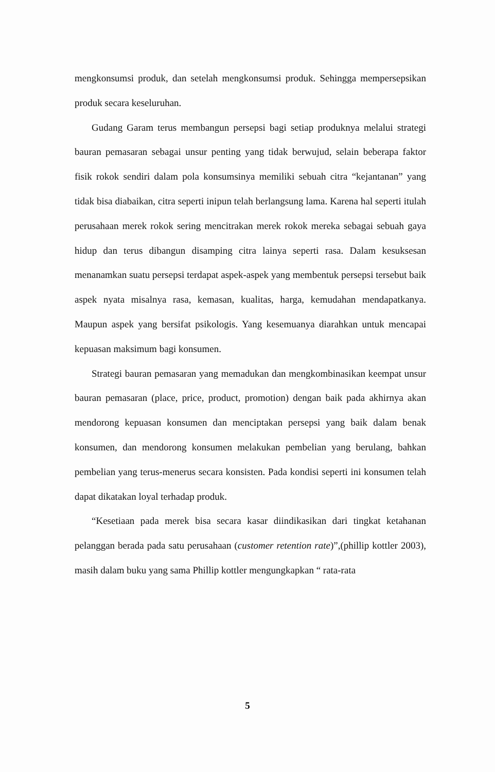mengkonsumsi produk, dan setelah mengkonsumsi produk. Sehingga mempersepsikan produk secara keseluruhan.
Gudang Garam terus membangun persepsi bagi setiap produknya melalui strategi bauran pemasaran sebagai unsur penting yang tidak berwujud, selain beberapa faktor fisik rokok sendiri dalam pola konsumsinya memiliki sebuah citra “kejantanan” yang tidak bisa diabaikan, citra seperti inipun telah berlangsung lama. Karena hal seperti itulah perusahaan merek rokok sering mencitrakan merek rokok mereka sebagai sebuah gaya hidup dan terus dibangun disamping citra lainya seperti rasa. Dalam kesuksesan menanamkan suatu persepsi terdapat aspek-aspek yang membentuk persepsi tersebut baik aspek nyata misalnya rasa, kemasan, kualitas, harga, kemudahan mendapatkanya. Maupun aspek yang bersifat psikologis. Yang kesemuanya diarahkan untuk mencapai kepuasan maksimum bagi konsumen.
Strategi bauran pemasaran yang memadukan dan mengkombinasikan keempat unsur bauran pemasaran (place, price, product, promotion) dengan baik pada akhirnya akan mendorong kepuasan konsumen dan menciptakan persepsi yang baik dalam benak konsumen, dan mendorong konsumen melakukan pembelian yang berulang, bahkan pembelian yang terus-menerus secara konsisten. Pada kondisi seperti ini konsumen telah dapat dikatakan loyal terhadap produk.
“Kesetiaan pada merek bisa secara kasar diindikasikan dari tingkat ketahanan pelanggan berada pada satu perusahaan (customer retention rate)”,(phillip kottler 2003), masih dalam buku yang sama Phillip kottler mengungkapkan “ rata-rata
5